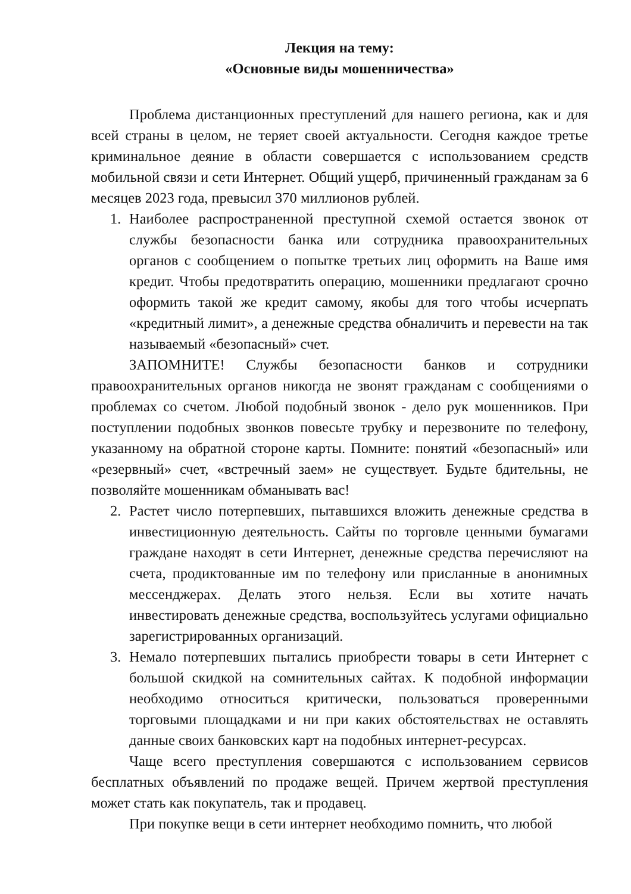Лекция на тему:
«Основные виды мошенничества»
Проблема дистанционных преступлений для нашего региона, как и для всей страны в целом, не теряет своей актуальности. Сегодня каждое третье криминальное деяние в области совершается с использованием средств мобильной связи и сети Интернет. Общий ущерб, причиненный гражданам за 6 месяцев 2023 года, превысил 370 миллионов рублей.
1. Наиболее распространенной преступной схемой остается звонок от службы безопасности банка или сотрудника правоохранительных органов с сообщением о попытке третьих лиц оформить на Ваше имя кредит. Чтобы предотвратить операцию, мошенники предлагают срочно оформить такой же кредит самому, якобы для того чтобы исчерпать «кредитный лимит», а денежные средства обналичить и перевести на так называемый «безопасный» счет.
ЗАПОМНИТЕ! Службы безопасности банков и сотрудники правоохранительных органов никогда не звонят гражданам с сообщениями о проблемах со счетом. Любой подобный звонок - дело рук мошенников. При поступлении подобных звонков повесьте трубку и перезвоните по телефону, указанному на обратной стороне карты. Помните: понятий «безопасный» или «резервный» счет, «встречный заем» не существует. Будьте бдительны, не позволяйте мошенникам обманывать вас!
2. Растет число потерпевших, пытавшихся вложить денежные средства в инвестиционную деятельность. Сайты по торговле ценными бумагами граждане находят в сети Интернет, денежные средства перечисляют на счета, продиктованные им по телефону или присланные в анонимных мессенджерах. Делать этого нельзя. Если вы хотите начать инвестировать денежные средства, воспользуйтесь услугами официально зарегистрированных организаций.
3. Немало потерпевших пытались приобрести товары в сети Интернет с большой скидкой на сомнительных сайтах. К подобной информации необходимо относиться критически, пользоваться проверенными торговыми площадками и ни при каких обстоятельствах не оставлять данные своих банковских карт на подобных интернет-ресурсах.
Чаще всего преступления совершаются с использованием сервисов бесплатных объявлений по продаже вещей. Причем жертвой преступления может стать как покупатель, так и продавец.
При покупке вещи в сети интернет необходимо помнить, что любой